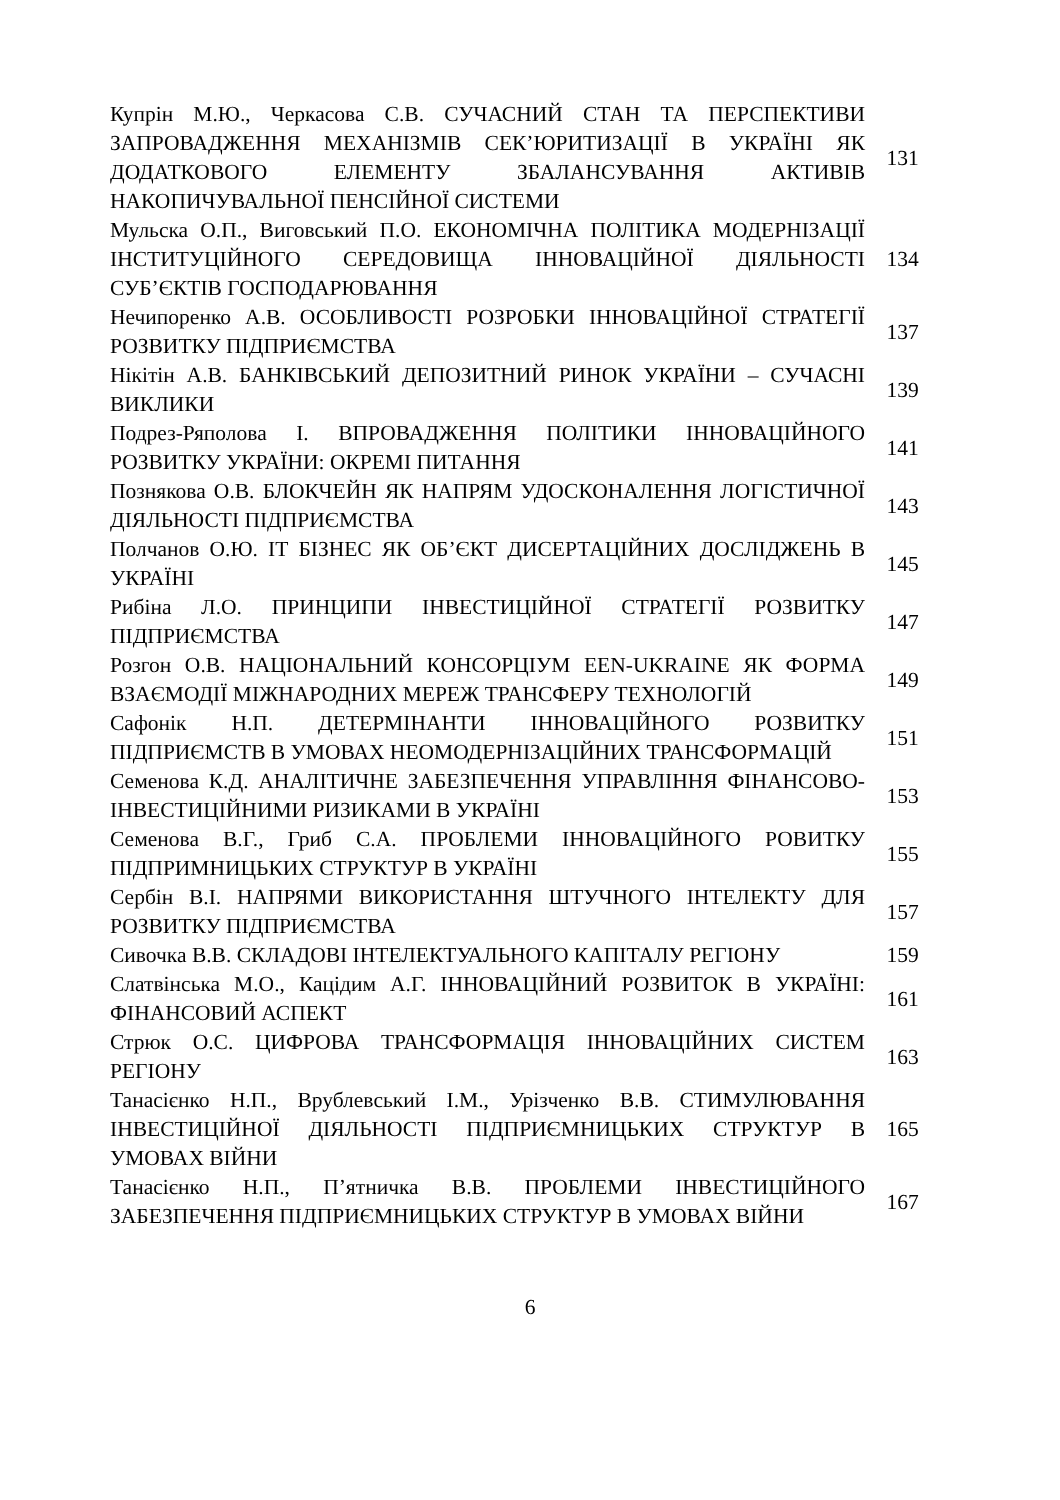| Купрін М.Ю., Черкасова С.В. СУЧАСНИЙ СТАН ТА ПЕРСПЕКТИВИ ЗАПРОВАДЖЕННЯ МЕХАНІЗМІВ СЕК’ЮРИТИЗАЦІЇ В УКРАЇНІ ЯК ДОДАТКОВОГО ЕЛЕМЕНТУ ЗБАЛАНСУВАННЯ АКТИВІВ НАКОПИЧУВАЛЬНОЇ ПЕНСІЙНОЇ СИСТЕМИ | 131 |
| Мульска О.П., Виговський П.О. ЕКОНОМІЧНА ПОЛІТИКА МОДЕРНІЗАЦІЇ ІНСТИТУЦІЙНОГО СЕРЕДОВИЩА ІННОВАЦІЙНОЇ ДІЯЛЬНОСТІ СУБ’ЄКТІВ ГОСПОДАРЮВАННЯ | 134 |
| Нечипоренко А.В. ОСОБЛИВОСТІ РОЗРОБКИ ІННОВАЦІЙНОЇ СТРАТЕГІЇ РОЗВИТКУ ПІДПРИЄМСТВА | 137 |
| Нікітін А.В. БАНКІВСЬКИЙ ДЕПОЗИТНИЙ РИНОК УКРАЇНИ – СУЧАСНІ ВИКЛИКИ | 139 |
| Подрез-Ряполова І. ВПРОВАДЖЕННЯ ПОЛІТИКИ ІННОВАЦІЙНОГО РОЗВИТКУ УКРАЇНИ: ОКРЕМІ ПИТАННЯ | 141 |
| Познякова О.В. БЛОКЧЕЙН ЯК НАПРЯМ УДОСКОНАЛЕННЯ ЛОГІСТИЧНОЇ ДІЯЛЬНОСТІ ПІДПРИЄМСТВА | 143 |
| Полчанов О.Ю. ІТ БІЗНЕС ЯК ОБ’ЄКТ ДИСЕРТАЦІЙНИХ ДОСЛІДЖЕНЬ В УКРАЇНІ | 145 |
| Рибіна Л.О. ПРИНЦИПИ ІНВЕСТИЦІЙНОЇ СТРАТЕГІЇ РОЗВИТКУ ПІДПРИЄМСТВА | 147 |
| Розгон О.В. НАЦІОНАЛЬНИЙ КОНСОРЦІУМ EEN-UKRAINE ЯК ФОРМА ВЗАЄМОДІЇ МІЖНАРОДНИХ МЕРЕЖ ТРАНСФЕРУ ТЕХНОЛОГІЙ | 149 |
| Сафонік Н.П. ДЕТЕРМІНАНТИ ІННОВАЦІЙНОГО РОЗВИТКУ ПІДПРИЄМСТВ В УМОВАХ НЕОМОДЕРНІЗАЦІЙНИХ ТРАНСФОРМАЦІЙ | 151 |
| Семенова К.Д. АНАЛІТИЧНЕ ЗАБЕЗПЕЧЕННЯ УПРАВЛІННЯ ФІНАНСОВО-ІНВЕСТИЦІЙНИМИ РИЗИКАМИ В УКРАЇНІ | 153 |
| Семенова В.Г., Гриб С.А. ПРОБЛЕМИ ІННОВАЦІЙНОГО РОВИТКУ ПІДПРИМНИЦЬКИХ СТРУКТУР В УКРАЇНІ | 155 |
| Сербін В.І. НАПРЯМИ ВИКОРИСТАННЯ ШТУЧНОГО ІНТЕЛЕКТУ ДЛЯ РОЗВИТКУ ПІДПРИЄМСТВА | 157 |
| Сивочка В.В. СКЛАДОВІ ІНТЕЛЕКТУАЛЬНОГО КАПІТАЛУ РЕГІОНУ | 159 |
| Слатвінська М.О., Кацідим А.Г. ІННОВАЦІЙНИЙ РОЗВИТОК В УКРАЇНІ: ФІНАНСОВИЙ АСПЕКТ | 161 |
| Стрюк О.С. ЦИФРОВА ТРАНСФОРМАЦІЯ ІННОВАЦІЙНИХ СИСТЕМ РЕГІОНУ | 163 |
| Танасієнко Н.П., Врублевський І.М., Урізченко В.В. СТИМУЛЮВАННЯ ІНВЕСТИЦІЙНОЇ ДІЯЛЬНОСТІ ПІДПРИЄМНИЦЬКИХ СТРУКТУР В УМОВАХ ВІЙНИ | 165 |
| Танасієнко Н.П., П’ятничка В.В. ПРОБЛЕМИ ІНВЕСТИЦІЙНОГО ЗАБЕЗПЕЧЕННЯ ПІДПРИЄМНИЦЬКИХ СТРУКТУР В УМОВАХ ВІЙНИ | 167 |
6